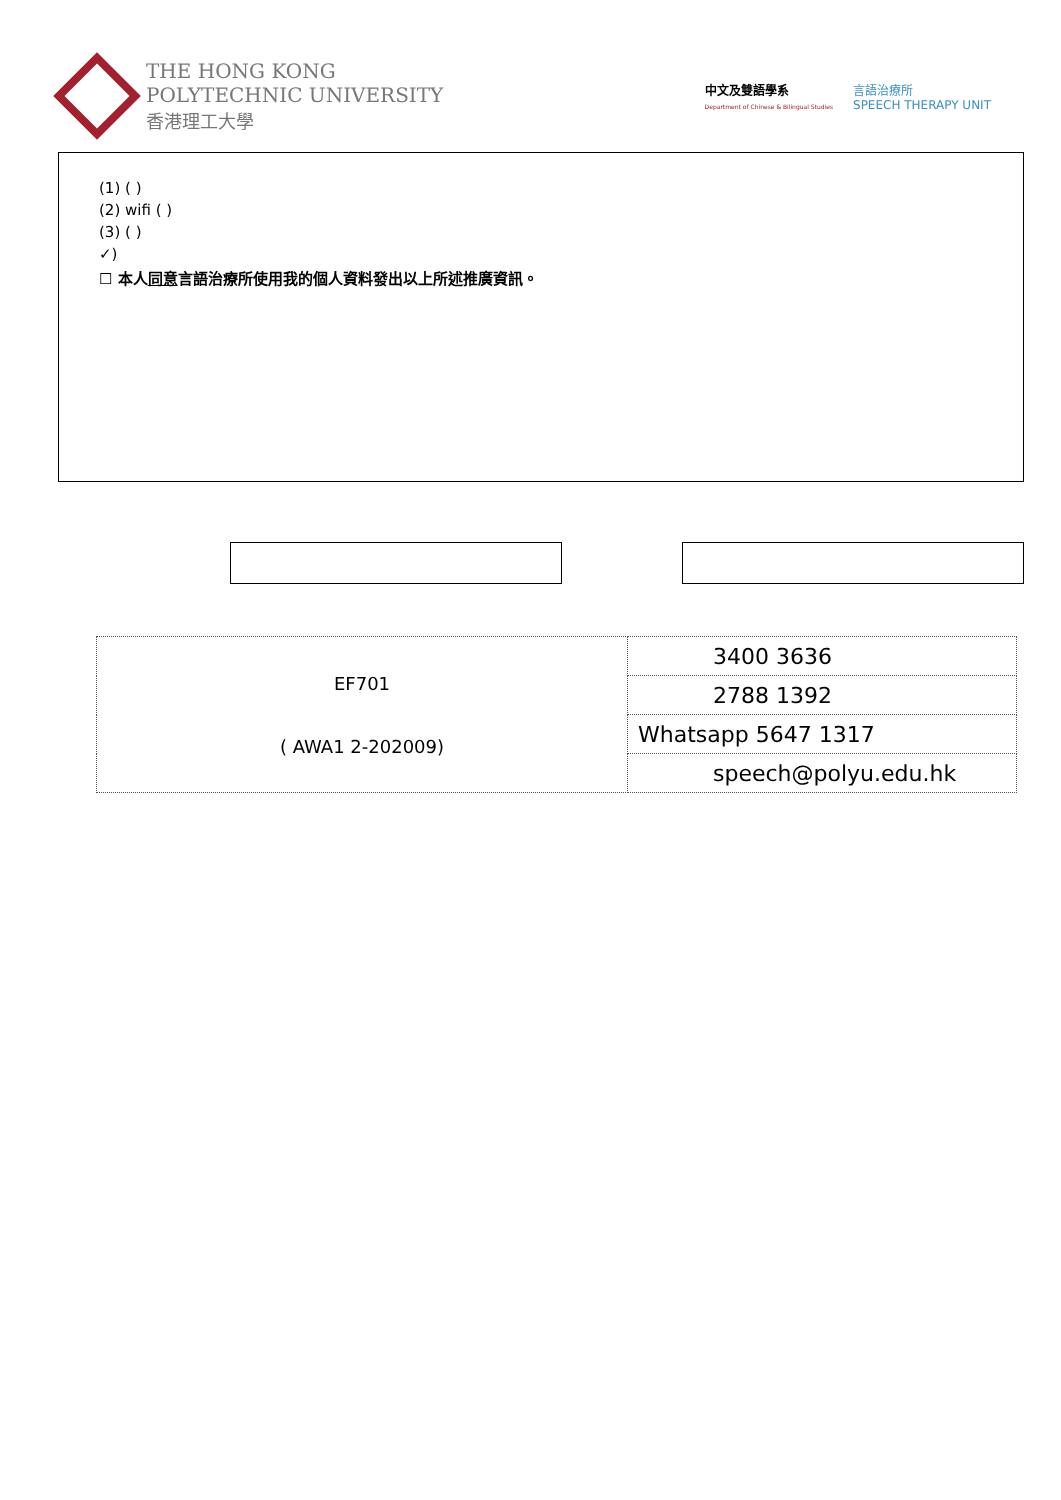THE HONG KONG
POLYTECHNIC UNIVERSITY
香港理工大學
中文及雙語學系
Department of Chinese & Bilingual Studies
言語治療所
SPEECH THERAPY UNIT
(1) ( )
(2) wifi ( )
(3) ( )
✓)
☐ 本人同意言語治療所使用我的個人資料發出以上所述推廣資訊。
| EF701 ( AWA1 2-202009) | 3400 3636 |
| | 2788 1392 |
| | Whatsapp 5647 1317 |
| | speech@polyu.edu.hk |